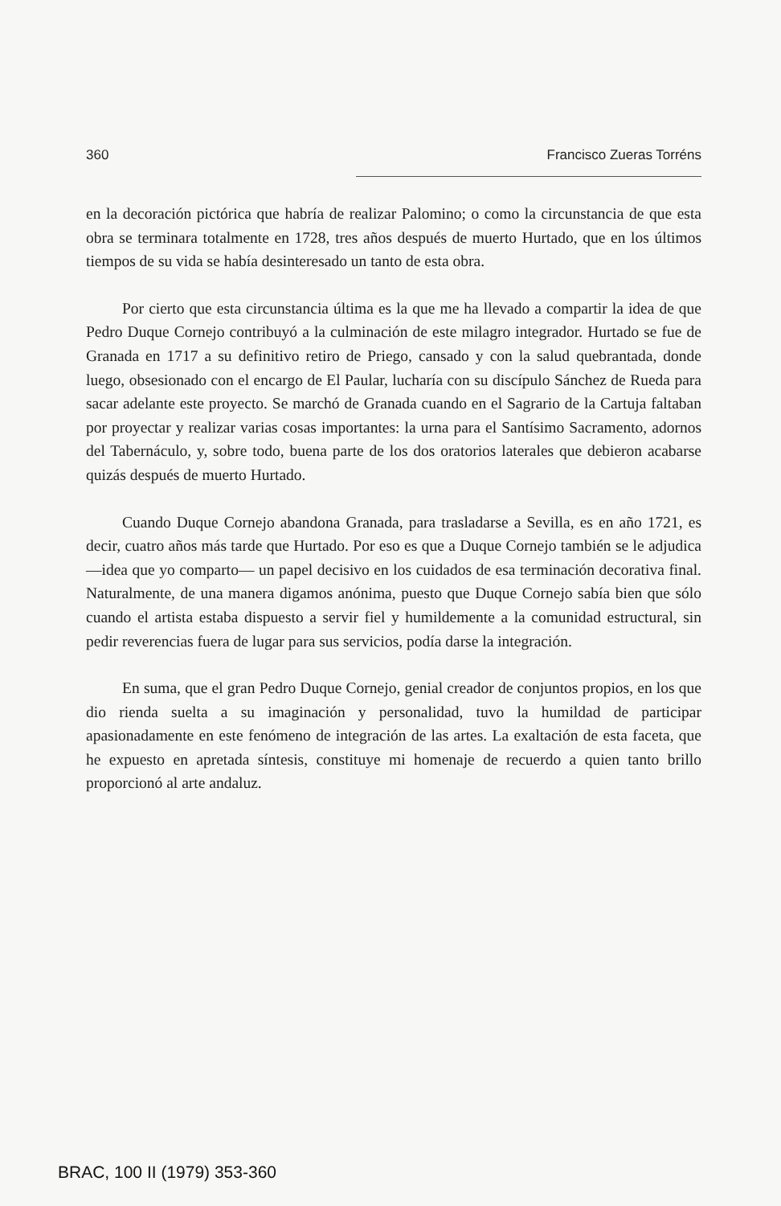360 Francisco Zueras Torréns
en la decoración pictórica que habría de realizar Palomino; o como la circunstancia de que esta obra se terminara totalmente en 1728, tres años después de muerto Hurtado, que en los últimos tiempos de su vida se había desinteresado un tanto de esta obra.
Por cierto que esta circunstancia última es la que me ha llevado a compartir la idea de que Pedro Duque Cornejo contribuyó a la culminación de este milagro integrador. Hurtado se fue de Granada en 1717 a su definitivo retiro de Priego, cansado y con la salud quebrantada, donde luego, obsesionado con el encargo de El Paular, lucharía con su discípulo Sánchez de Rueda para sacar adelante este proyecto. Se marchó de Granada cuando en el Sagrario de la Cartuja faltaban por proyectar y realizar varias cosas importantes: la urna para el Santísimo Sacramento, adornos del Tabernáculo, y, sobre todo, buena parte de los dos oratorios laterales que debieron acabarse quizás después de muerto Hurtado.
Cuando Duque Cornejo abandona Granada, para trasladarse a Sevilla, es en año 1721, es decir, cuatro años más tarde que Hurtado. Por eso es que a Duque Cornejo también se le adjudica —idea que yo comparto— un papel decisivo en los cuidados de esa terminación decorativa final. Naturalmente, de una manera digamos anónima, puesto que Duque Cornejo sabía bien que sólo cuando el artista estaba dispuesto a servir fiel y humildemente a la comunidad estructural, sin pedir reverencias fuera de lugar para sus servicios, podía darse la integración.
En suma, que el gran Pedro Duque Cornejo, genial creador de conjuntos propios, en los que dio rienda suelta a su imaginación y personalidad, tuvo la humildad de participar apasionadamente en este fenómeno de integración de las artes. La exaltación de esta faceta, que he expuesto en apretada síntesis, constituye mi homenaje de recuerdo a quien tanto brillo proporcionó al arte andaluz.
BRAC, 100 II (1979) 353-360